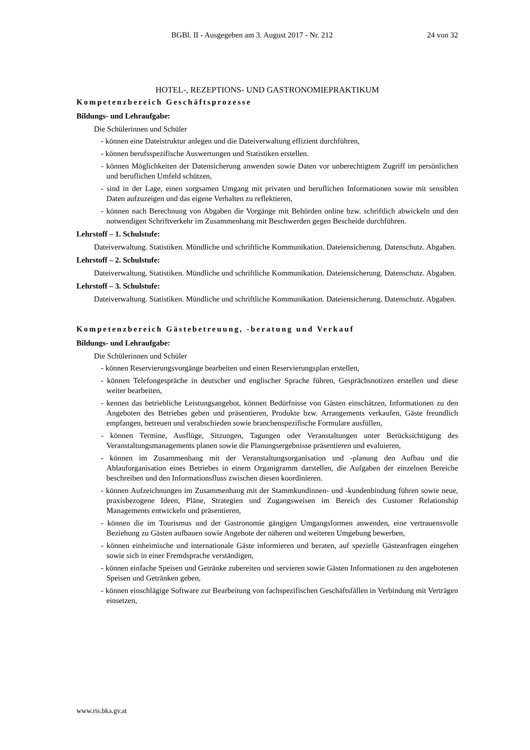BGBl. II - Ausgegeben am 3. August 2017 - Nr. 212 24 von 32
HOTEL-, REZEPTIONS- UND GASTRONOMIEPRAKTIKUM
Kompetenzbereich Geschäftsprozesse
Bildungs- und Lehraufgabe:
Die Schülerinnen und Schüler
- können eine Dateistruktur anlegen und die Dateiverwaltung effizient durchführen,
- können berufsspezifische Auswertungen und Statistiken erstellen.
- können Möglichkeiten der Datensicherung anwenden sowie Daten vor unberechtigtem Zugriff im persönlichen und beruflichen Umfeld schützen,
- sind in der Lage, einen sorgsamen Umgang mit privaten und beruflichen Informationen sowie mit sensiblen Daten aufzuzeigen und das eigene Verhalten zu reflektieren,
- können nach Berechnung von Abgaben die Vorgänge mit Behörden online bzw. schriftlich abwickeln und den notwendigen Schriftverkehr im Zusammenhang mit Beschwerden gegen Bescheide durchführen.
Lehrstoff – 1. Schulstufe:
Dateiverwaltung. Statistiken. Mündliche und schriftliche Kommunikation. Dateiensicherung. Datenschutz. Abgaben.
Lehrstoff – 2. Schulstufe:
Dateiverwaltung. Statistiken. Mündliche und schriftliche Kommunikation. Dateiensicherung. Datenschutz. Abgaben.
Lehrstoff – 3. Schulstufe:
Dateiverwaltung. Statistiken. Mündliche und schriftliche Kommunikation. Dateiensicherung. Datenschutz. Abgaben.
Kompetenzbereich Gästebetreuung, -beratung und Verkauf
Bildungs- und Lehraufgabe:
Die Schülerinnen und Schüler
- können Reservierungsvorgänge bearbeiten und einen Reservierungsplan erstellen,
- können Telefongespräche in deutscher und englischer Sprache führen, Gesprächsnotizen erstellen und diese weiter bearbeiten,
- kennen das betriebliche Leistungsangebot, können Bedürfnisse von Gästen einschätzen, Informationen zu den Angeboten des Betriebes geben und präsentieren, Produkte bzw. Arrangements verkaufen, Gäste freundlich empfangen, betreuen und verabschieden sowie branchenspezifische Formulare ausfüllen,
- können Termine, Ausflüge, Sitzungen, Tagungen oder Veranstaltungen unter Berücksichtigung des Veranstaltungsmanagements planen sowie die Planungsergebnisse präsentieren und evaluieren,
- können im Zusammenhang mit der Veranstaltungsorganisation und -planung den Aufbau und die Ablauforganisation eines Betriebes in einem Organigramm darstellen, die Aufgaben der einzelnen Bereiche beschreiben und den Informationsfluss zwischen diesen koordinieren.
- können Aufzeichnungen im Zusammenhang mit der Stammkundinnen- und -kundenbindung führen sowie neue, praxisbezogene Ideen, Pläne, Strategien und Zugangsweisen im Bereich des Customer Relationship Managements entwickeln und präsentieren,
- können die im Tourismus und der Gastronomie gängigen Umgangsformen anwenden, eine vertrauensvolle Beziehung zu Gästen aufbauen sowie Angebote der näheren und weiteren Umgebung bewerben,
- können einheimische und internationale Gäste informieren und beraten, auf spezielle Gästeanfragen eingehen sowie sich in einer Fremdsprache verständigen,
- können einfache Speisen und Getränke zubereiten und servieren sowie Gästen Informationen zu den angebotenen Speisen und Getränken geben,
- können einschlägige Software zur Bearbeitung von fachspezifischen Geschäftsfällen in Verbindung mit Verträgen einsetzen,
www.ris.bka.gv.at